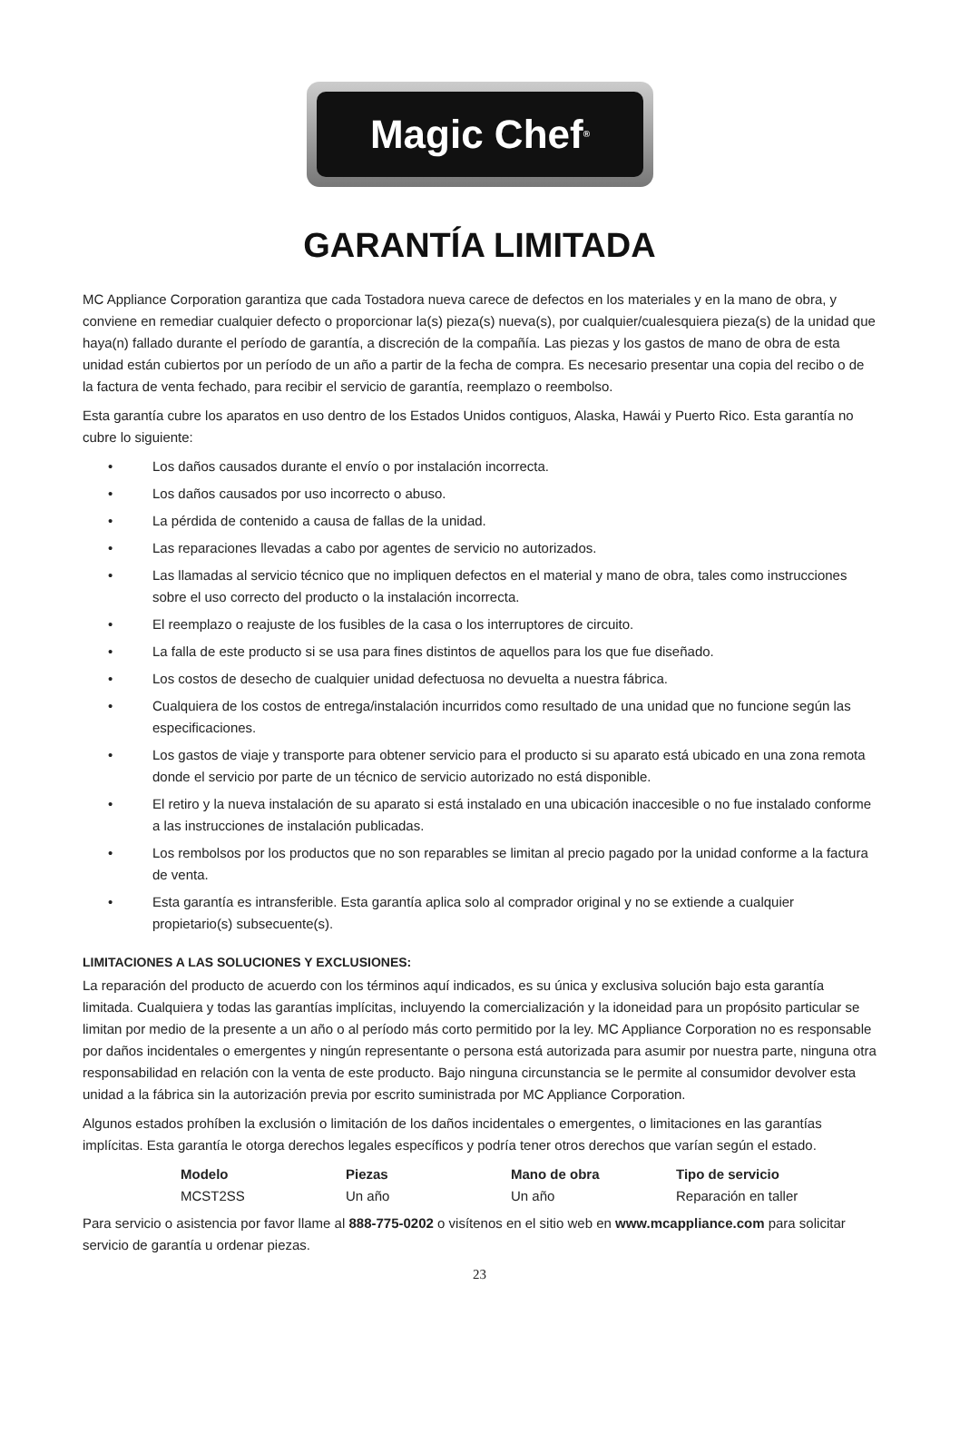Magic Chef<sup>®</sup>
GARANTÍA LIMITADA
MC Appliance Corporation garantiza que cada Tostadora nueva carece de defectos en los materiales y en la mano de obra, y conviene en remediar cualquier defecto o proporcionar la(s) pieza(s) nueva(s), por cualquier/cualesquiera pieza(s) de la unidad que haya(n) fallado durante el período de garantía, a discreción de la compañía. Las piezas y los gastos de mano de obra de esta unidad están cubiertos por un período de un año a partir de la fecha de compra. Es necesario presentar una copia del recibo o de la factura de venta fechado, para recibir el servicio de garantía, reemplazo o reembolso.
Esta garantía cubre los aparatos en uso dentro de los Estados Unidos contiguos, Alaska, Hawái y Puerto Rico. Esta garantía no cubre lo siguiente:
• Los daños causados durante el envío o por instalación incorrecta.
• Los daños causados por uso incorrecto o abuso.
• La pérdida de contenido a causa de fallas de la unidad.
• Las reparaciones llevadas a cabo por agentes de servicio no autorizados.
• Las llamadas al servicio técnico que no impliquen defectos en el material y mano de obra, tales como instrucciones sobre el uso correcto del producto o la instalación incorrecta.
• El reemplazo o reajuste de los fusibles de la casa o los interruptores de circuito.
• La falla de este producto si se usa para fines distintos de aquellos para los que fue diseñado.
• Los costos de desecho de cualquier unidad defectuosa no devuelta a nuestra fábrica.
• Cualquiera de los costos de entrega/instalación incurridos como resultado de una unidad que no funcione según las especificaciones.
• Los gastos de viaje y transporte para obtener servicio para el producto si su aparato está ubicado en una zona remota donde el servicio por parte de un técnico de servicio autorizado no está disponible.
• El retiro y la nueva instalación de su aparato si está instalado en una ubicación inaccesible o no fue instalado conforme a las instrucciones de instalación publicadas.
• Los rembolsos por los productos que no son reparables se limitan al precio pagado por la unidad conforme a la factura de venta.
• Esta garantía es intransferible. Esta garantía aplica solo al comprador original y no se extiende a cualquier propietario(s) subsecuente(s).
LIMITACIONES A LAS SOLUCIONES Y EXCLUSIONES:
La reparación del producto de acuerdo con los términos aquí indicados, es su única y exclusiva solución bajo esta garantía limitada. Cualquiera y todas las garantías implícitas, incluyendo la comercialización y la idoneidad para un propósito particular se limitan por medio de la presente a un año o al período más corto permitido por la ley. MC Appliance Corporation no es responsable por daños incidentales o emergentes y ningún representante o persona está autorizada para asumir por nuestra parte, ninguna otra responsabilidad en relación con la venta de este producto. Bajo ninguna circunstancia se le permite al consumidor devolver esta unidad a la fábrica sin la autorización previa por escrito suministrada por MC Appliance Corporation.
Algunos estados prohíben la exclusión o limitación de los daños incidentales o emergentes, o limitaciones en las garantías implícitas. Esta garantía le otorga derechos legales específicos y podría tener otros derechos que varían según el estado.
| Modelo | Piezas | Mano de obra | Tipo de servicio |
| --- | --- | --- | --- |
| MCST2SS | Un año | Un año | Reparación en taller |
Para servicio o asistencia por favor llame al 888-775-0202 o visítenos en el sitio web en www.mcappliance.com para solicitar servicio de garantía u ordenar piezas.
23